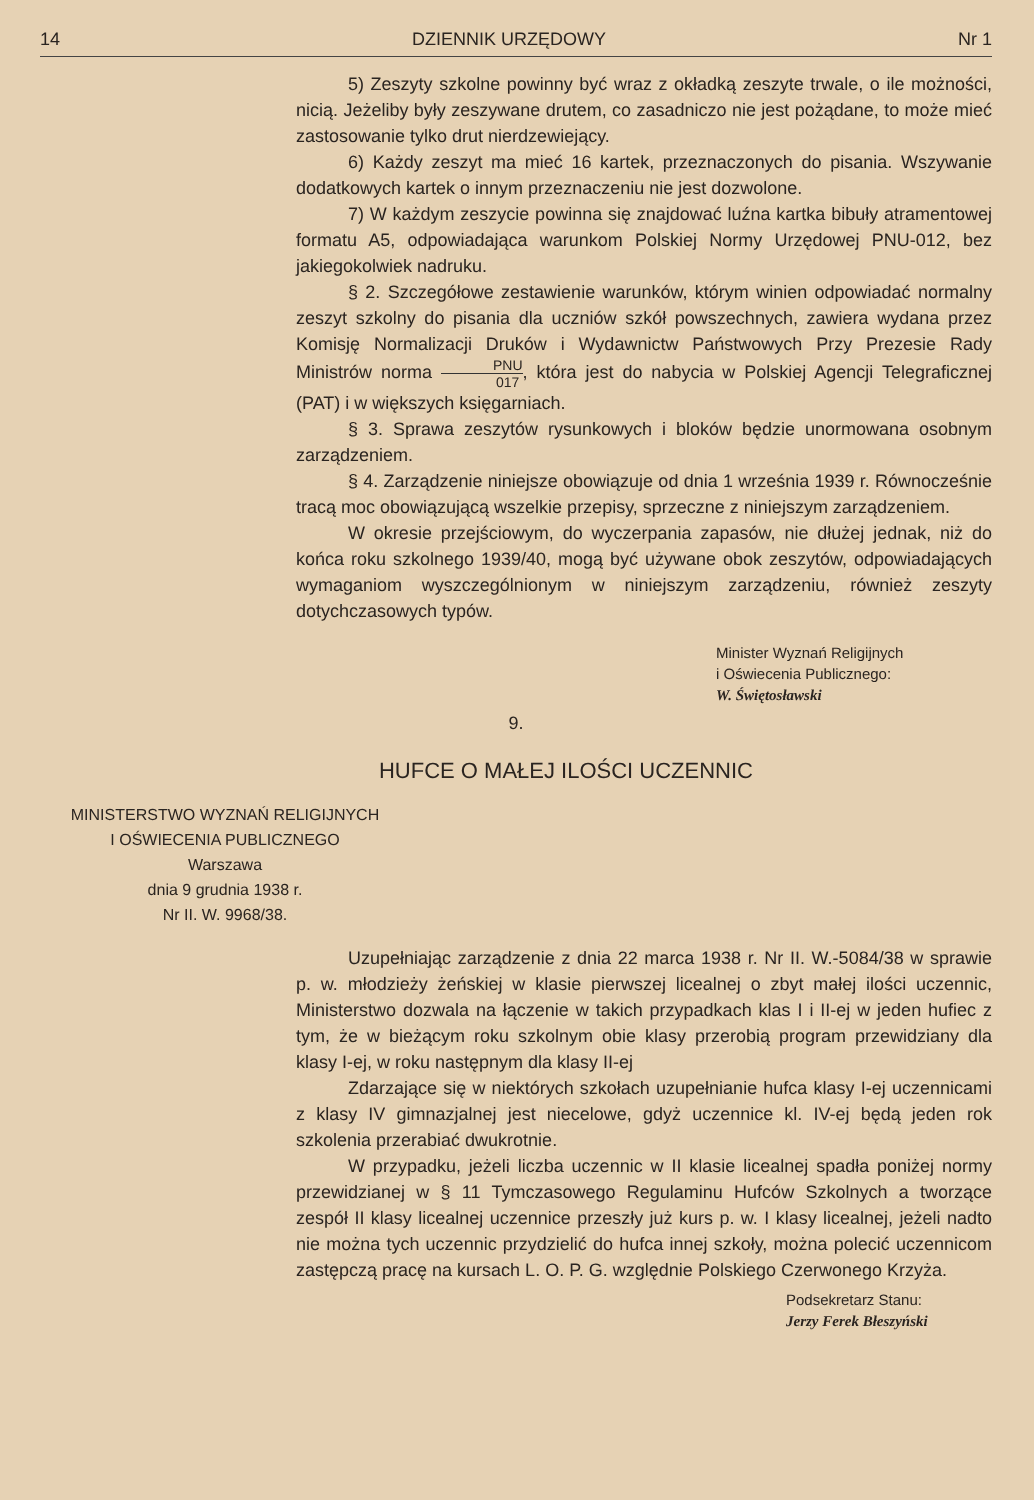14 DZIENNIK URZĘDOWY Nr 1
5) Zeszyty szkolne powinny być wraz z okładką zeszyte trwale, o ile możności, nicią. Jeżeliby były zeszywane drutem, co zasadniczo nie jest pożądane, to może mieć zastosowanie tylko drut nierdzewiejący.
6) Każdy zeszyt ma mieć 16 kartek, przeznaczonych do pisania. Wszywanie dodatkowych kartek o innym przeznaczeniu nie jest dozwolone.
7) W każdym zeszycie powinna się znajdować luźna kartka bibuły atramentowej formatu A5, odpowiadająca warunkom Polskiej Normy Urzędowej PNU-012, bez jakiegokolwiek nadruku.
§ 2. Szczegółowe zestawienie warunków, którym winien odpowiadać normalny zeszyt szkolny do pisania dla uczniów szkół powszechnych, zawiera wydana przez Komisję Normalizacji Druków i Wydawnictw Państwowych Przy Prezesie Rady Ministrów norma PNU 017, która jest do nabycia w Polskiej Agencji Telegraficznej (PAT) i w większych księgarniach.
§ 3. Sprawa zeszytów rysunkowych i bloków będzie unormowana osobnym zarządzeniem.
§ 4. Zarządzenie niniejsze obowiązuje od dnia 1 września 1939 r. Równocześnie tracą moc obowiązującą wszelkie przepisy, sprzeczne z niniejszym zarządzeniem.
W okresie przejściowym, do wyczerpania zapasów, nie dłużej jednak, niż do końca roku szkolnego 1939/40, mogą być używane obok zeszytów, odpowiadających wymaganiom wyszczególnionym w niniejszym zarządzeniu, również zeszyty dotychczasowych typów.
Minister Wyznań Religijnych
i Oświecenia Publicznego:
W. Świętosławski
9.
HUFCE O MAŁEJ ILOŚCI UCZENNIC
MINISTERSTWO WYZNAŃ RELIGIJNYCH
I OŚWIECENIA PUBLICZNEGO
Warszawa
dnia 9 grudnia 1938 r.
Nr II. W. 9968/38.
Uzupełniając zarządzenie z dnia 22 marca 1938 r. Nr II. W.-5084/38 w sprawie p. w. młodzieży żeńskiej w klasie pierwszej licealnej o zbyt małej ilości uczennic, Ministerstwo dozwala na łączenie w takich przypadkach klas I i II-ej w jeden hufiec z tym, że w bieżącym roku szkolnym obie klasy przerobią program przewidziany dla klasy I-ej, w roku następnym dla klasy II-ej
Zdarzające się w niektórych szkołach uzupełnianie hufca klasy I-ej uczennicami z klasy IV gimnazjalnej jest niecelowe, gdyż uczennice kl. IV-ej będą jeden rok szkolenia przerabiać dwukrotnie.
W przypadku, jeżeli liczba uczennic w II klasie licealnej spadła poniżej normy przewidzianej w § 11 Tymczasowego Regulaminu Hufców Szkolnych a tworzące zespół II klasy licealnej uczennice przeszły już kurs p. w. I klasy licealnej, jeżeli nadto nie można tych uczennic przydzielić do hufca innej szkoły, można polecić uczennicom zastępczą pracę na kursach L. O. P. G. względnie Polskiego Czerwonego Krzyża.
Podsekretarz Stanu:
Jerzy Ferek Błeszyński